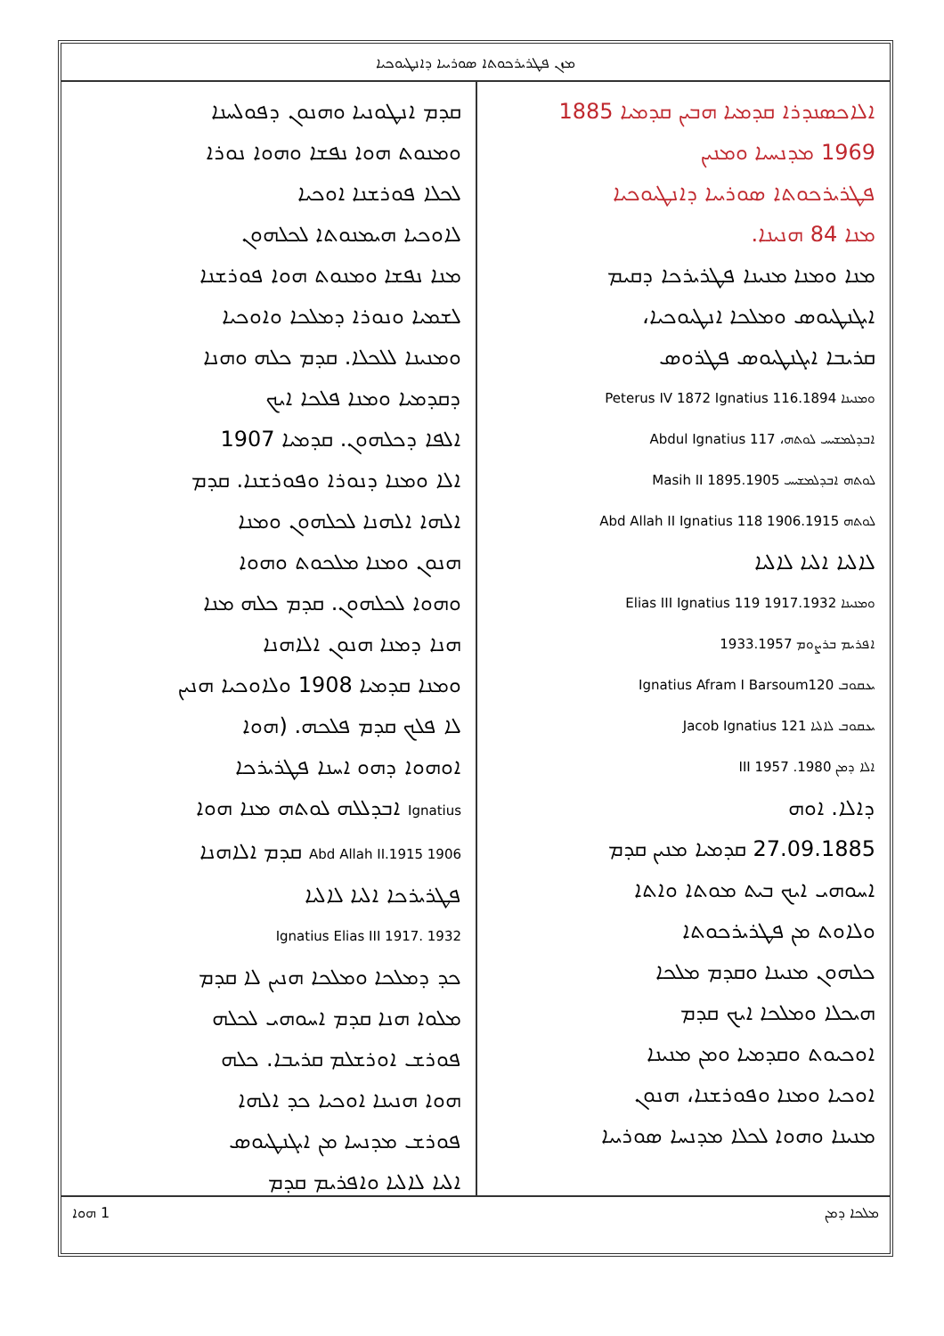ܡܙܢ ܦܛܪܝܪܟܘܬܐ ܣܘܪܝܝܐ ܕܐܢܛܝܘܟܝܐ
ܐܠܐܟܣܢܕܪܐ ܩܕܡܝܐ ܗܒܝܢ ܩܕܡܝܐ 1885
1969 ܡܕܢܚܝܐ ܘܡܢܝܢ
ܦܛܪܝܪܟܘܬܐ ܣܘܪܝܝܐ ܕܐܢܛܝܘܟܝܐ
ܡܢܐ 84 ܗܢܝܢܐ.
ܡܢܐ ܘܡܢܐ ܡܢܝܢܐ ܦܛܪܝܪܟܐ ܕܩܝܡ
ܐܝܓܢܛܝܘܣ ܘܡܠܟܐ ܐܢܛܝܘܟܝܐ،
ܩܪܝܒܐ ܐܝܓܢܛܝܘܣ ܦܛܪܘܣ
ܘܡܢܝܢܐ 1894.Peterus IV 1872 Ignatius 116
ܐܒܕܠܡܫܝܚ ܠܘܬܗ، Abdul Ignatius 117
ܠܘܬܗ ܐܒܕܠܡܫܝܚ 1895.1905 Masih II
ܠܘܬܗ Abd Allah II Ignatius 118 1906.1915
ܠܐܠܝܐ ܐܠܝܐ ܠܐܠܝܐ
ܘܡܢܝܢܐ Elias III Ignatius 119 1917.1932
ܐܦܪܝܡ ܒܪܨܘܡ 1933.1957
ܝܥܩܘܒ Ignatius Afram I Barsoum120
ܝܥܩܘܒ ܠܐܠܝܐ Jacob Ignatius 121
ܐܠܐ ܕܡܢ 1980. 1957 III
ܕܐܠܐ. ܐܘܗ
27.09.1885 ܩܕܡܝܐ ܡܢܝܢ ܩܕܡ
ܐܚܘܗܝ ܐܝܟ ܒܝܬ ܡܘܬܐ ܘܐܬܐ
ܘܠܐܘܬ ܡܢ ܦܛܪܝܪܟܘܬܐ
ܟܠܗܘܢ ܡܢܝܢܐ ܘܩܕܡ ܡܠܟܐ
ܗܝܟܠܐ ܘܡܠܟܐ ܐܝܟ ܩܕܡ
ܐܘܟܝܘܬ ܘܩܕܡܝܐ ܘܡܢ ܡܢܝܢܐ
ܐܘܟܝܐ ܘܡܢܐ ܘܦܘܪܫܢܐ، ܗܢܘܢ
ܡܢܝܢܐ ܘܗܘܐ ܠܟܠܐ ܡܕܢܚܐ ܣܘܪܝܝܐ
ܩܕܡ ܐܢܛܘܢܝܐ ܘܗܢܘܢ ܕܦܘܠܚܢܐ
ܘܡܢܘܬ ܗܘܐ ܢܦܫܐ ܘܗܘܐ ܢܘܪܐ
ܠܟܠܐ ܦܘܪܫܢܐ ܐܘܟܝܐ
ܠܐܘܟܝܐ ܗܝܡܢܘܬܐ ܠܟܠܗܘܢ
ܡܢܐ ܢܦܫܐ ܘܡܢܘܬ ܗܘܐ ܦܘܪܫܢܐ
ܠܫܡܝܐ ܘܢܘܪܐ ܕܡܠܟܐ ܘܐܘܟܝܐ
ܘܡܢܝܢܐ ܠܠܟܠܐ. ܩܕܡ ܟܠܗ ܘܗܢܐ
ܕܩܕܡܝܐ ܘܡܢܐ ܦܠܟܐ ܐܝܟ
ܐܠܦܐ ܕܟܠܗܘܢ. ܩܕܡܝܐ 1907
ܐܠܐ ܘܡܢܐ ܕܢܘܪܐ ܘܦܘܪܫܢܐ. ܩܕܡ
ܐܠܗܐ ܐܠܗܢܐ ܠܟܠܗܘܢ ܘܡܢܐ
ܗܢܘܢ ܘܡܢܐ ܡܠܟܘܬ ܘܗܘܐ
ܘܗܘܐ ܠܟܠܗܘܢ. ܩܕܡ ܟܠܗ ܡܢܐ
ܗܢܐ ܕܡܢܐ ܗܢܘܢ ܐܠܐܗܢܐ
ܘܡܢܐ ܩܕܡܝܐ 1908 ܘܠܐܘܟܝܐ ܗܢܝܢ
ܠܐ ܦܠܟ ܩܕܡ ܦܠܟܗ. (ܗܘܐ
ܐܘܗܘܐ ܕܗܘ ܐܚܢܐ ܦܛܪܝܪܟܐ
Ignatius ܐܒܕܠܠܗ ܠܘܬܗ ܡܢܐ ܗܘܐ
1906 1915.Abd Allah II ܩܕܡ ܐܠܐܗܢܐ
ܦܛܪܝܪܟܐ ܐܠܝܐ ܠܐܠܝܐ
1932 .Ignatius Elias III 1917
ܟܕ ܕܡܠܟܐ ܘܡܠܟܐ ܗܢܝܢ ܠܐ ܩܕܡ
ܡܠܘܐ ܗܢܐ ܩܕܡ ܐܚܘܗܝ ܠܟܠܗ
ܦܘܪܫ ܐܘܪܫܠܡ ܩܪܝܒܐ. ܟܠܗ
ܗܘܐ ܗܢܝܢܐ ܐܘܟܝܐ ܟܕ ܐܠܗܐ
ܦܘܪܫ ܡܕܢܚܐ ܡܢ ܐܝܓܢܛܝܘܣ
ܐܠܝܐ ܠܐܠܝܐ ܘܐܦܪܝܡ ܩܕܡ
ܡܠܟܐ ܕܡܢ 1 ܗܘܐ